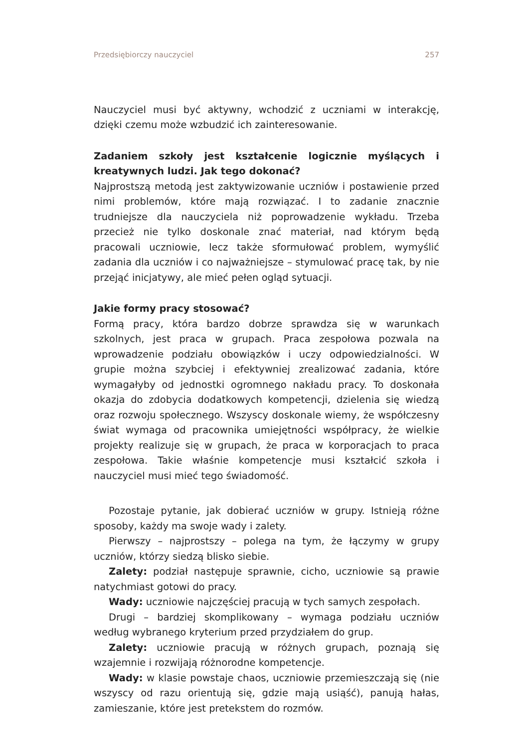Przedsiębiorczy nauczyciel 257
Nauczyciel musi być aktywny, wchodzić z uczniami w interakcję, dzięki czemu może wzbudzić ich zainteresowanie.
Zadaniem szkoły jest kształcenie logicznie myślących i kreatywnych ludzi. Jak tego dokonać?
Najprostszą metodą jest zaktywizowanie uczniów i postawienie przed nimi problemów, które mają rozwiązać. I to zadanie znacznie trudniejsze dla nauczyciela niż poprowadzenie wykładu. Trzeba przecież nie tylko doskonale znać materiał, nad którym będą pracowali uczniowie, lecz także sformułować problem, wymyślić zadania dla uczniów i co najważniejsze – stymulować pracę tak, by nie przejąć inicjatywy, ale mieć pełen ogląd sytuacji.
Jakie formy pracy stosować?
Formą pracy, która bardzo dobrze sprawdza się w warunkach szkolnych, jest praca w grupach. Praca zespołowa pozwala na wprowadzenie podziału obowiązków i uczy odpowiedzialności. W grupie można szybciej i efektywniej zrealizować zadania, które wymagałyby od jednostki ogromnego nakładu pracy. To doskonała okazja do zdobycia dodatkowych kompetencji, dzielenia się wiedzą oraz rozwoju społecznego. Wszyscy doskonale wiemy, że współczesny świat wymaga od pracownika umiejętności współpracy, że wielkie projekty realizuje się w grupach, że praca w korporacjach to praca zespołowa. Takie właśnie kompetencje musi kształcić szkoła i nauczyciel musi mieć tego świadomość.
Pozostaje pytanie, jak dobierać uczniów w grupy. Istnieją różne sposoby, każdy ma swoje wady i zalety.
Pierwszy – najprostszy – polega na tym, że łączymy w grupy uczniów, którzy siedzą blisko siebie.
Zalety: podział następuje sprawnie, cicho, uczniowie są prawie natychmiast gotowi do pracy.
Wady: uczniowie najczęściej pracują w tych samych zespołach.
Drugi – bardziej skomplikowany – wymaga podziału uczniów według wybranego kryterium przed przydziałem do grup.
Zalety: uczniowie pracują w różnych grupach, poznają się wzajemnie i rozwijają różnorodne kompetencje.
Wady: w klasie powstaje chaos, uczniowie przemieszczają się (nie wszyscy od razu orientują się, gdzie mają usiąść), panują hałas, zamieszanie, które jest pretekstem do rozmów.